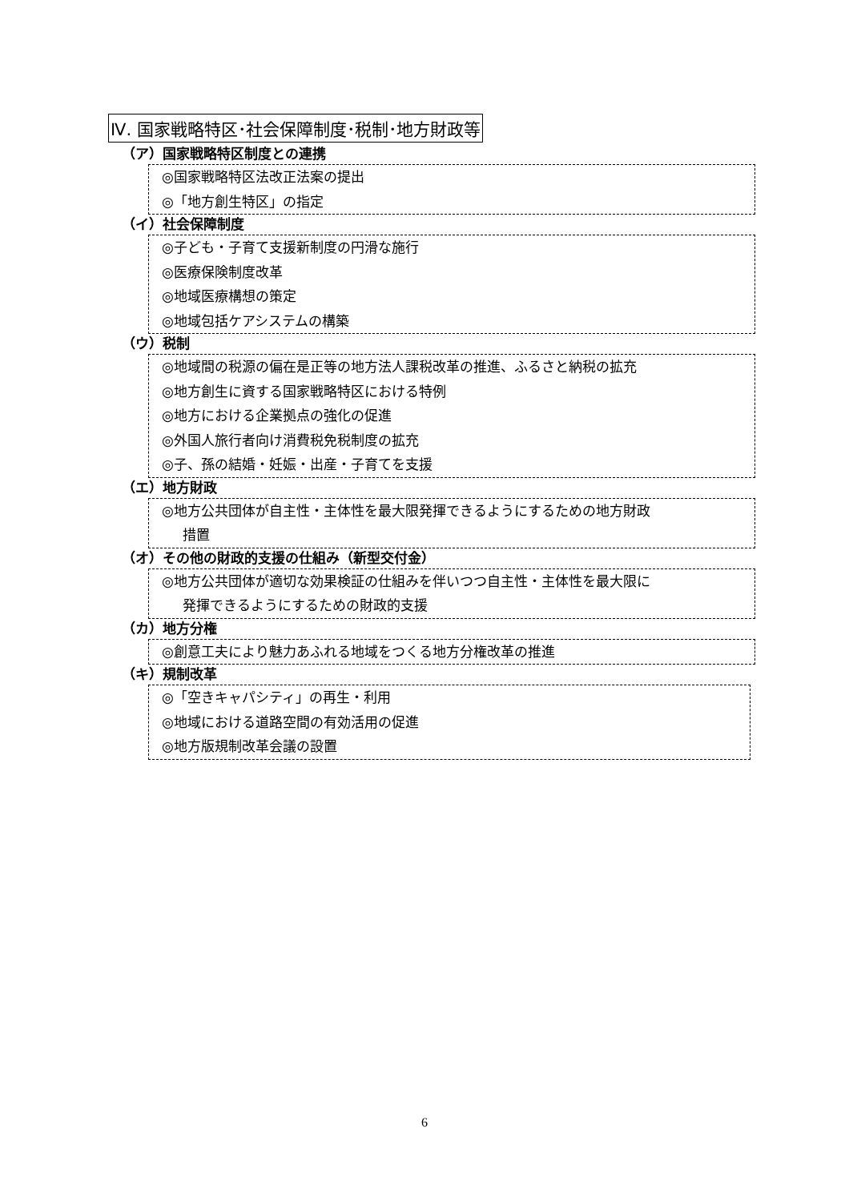Ⅳ. 国家戦略特区･社会保障制度･税制･地方財政等
（ア）国家戦略特区制度との連携
◎国家戦略特区法改正法案の提出
◎「地方創生特区」の指定
（イ）社会保障制度
◎子ども・子育て支援新制度の円滑な施行
◎医療保険制度改革
◎地域医療構想の策定
◎地域包括ケアシステムの構築
（ウ）税制
◎地域間の税源の偏在是正等の地方法人課税改革の推進、ふるさと納税の拡充
◎地方創生に資する国家戦略特区における特例
◎地方における企業拠点の強化の促進
◎外国人旅行者向け消費税免税制度の拡充
◎子、孫の結婚・妊娠・出産・子育てを支援
（エ）地方財政
◎地方公共団体が自主性・主体性を最大限発揮できるようにするための地方財政
措置
（オ）その他の財政的支援の仕組み（新型交付金）
◎地方公共団体が適切な効果検証の仕組みを伴いつつ自主性・主体性を最大限に
発揮できるようにするための財政的支援
（カ）地方分権
◎創意工夫により魅力あふれる地域をつくる地方分権改革の推進
（キ）規制改革
◎「空きキャパシティ」の再生・利用
◎地域における道路空間の有効活用の促進
◎地方版規制改革会議の設置
6